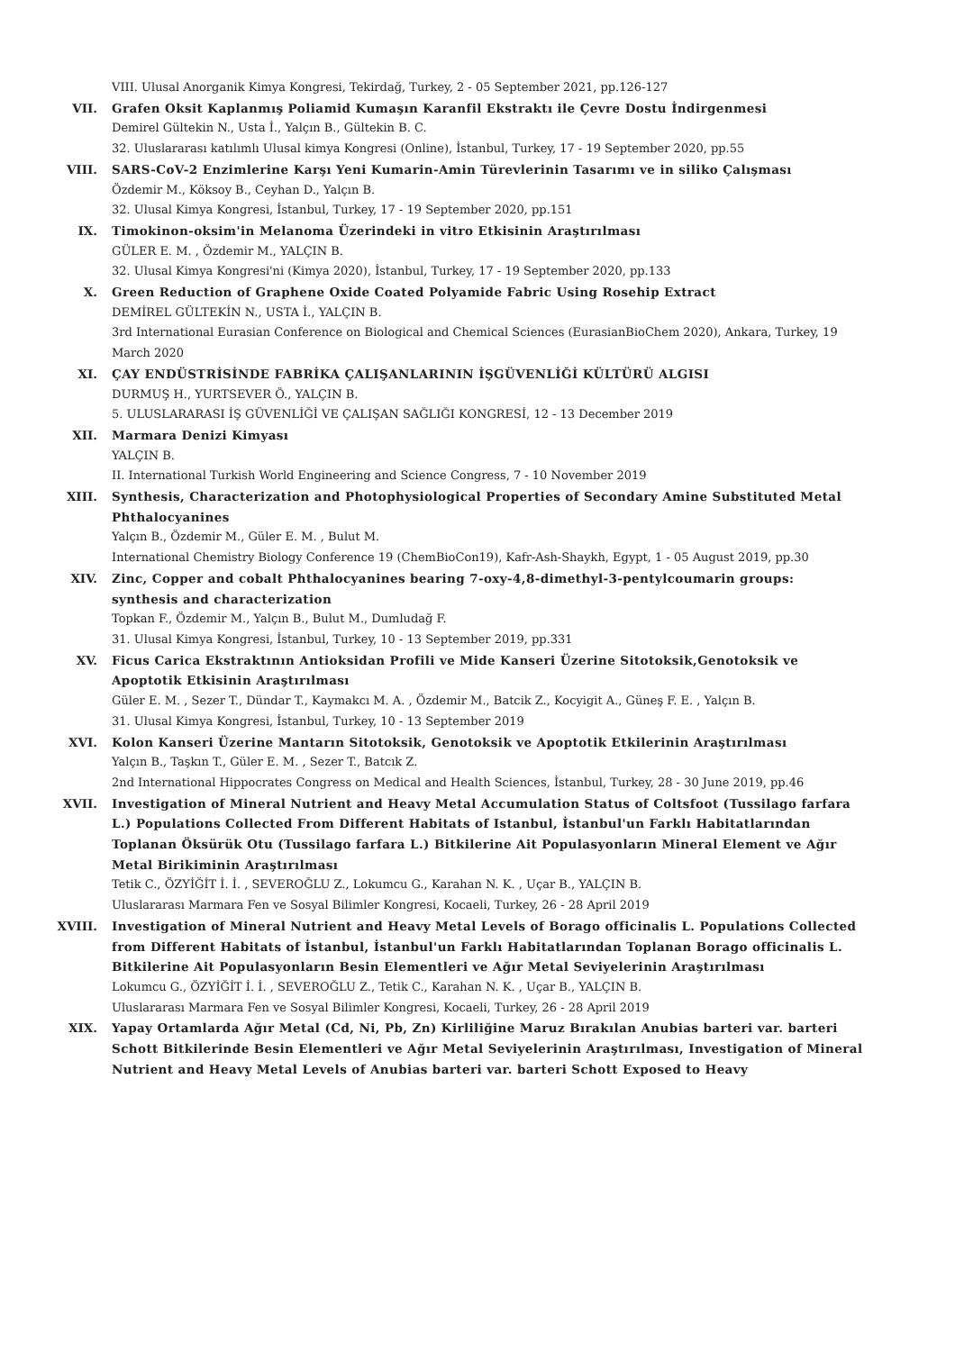VIII. Ulusal Anorganik Kimya Kongresi, Tekirdağ, Turkey, 2 - 05 September 2021, pp.126-127
VII. Grafen Oksit Kaplanmış Poliamid Kumaşın Karanfil Ekstraktı ile Çevre Dostu İndirgenmesi
Demirel Gültekin N., Usta İ., Yalçın B., Gültekin B. C.
32. Uluslararası katılımlı Ulusal kimya Kongresi (Online), İstanbul, Turkey, 17 - 19 September 2020, pp.55
VIII. SARS-CoV-2 Enzimlerine Karşı Yeni Kumarin-Amin Türevlerinin Tasarımı ve in siliko Çalışması
Özdemir M., Köksoy B., Ceyhan D., Yalçın B.
32. Ulusal Kimya Kongresi, İstanbul, Turkey, 17 - 19 September 2020, pp.151
IX. Timokinon-oksim'in Melanoma Üzerindeki in vitro Etkisinin Araştırılması
GÜLER E. M. , Özdemir M., YALÇIN B.
32. Ulusal Kimya Kongresi'ni (Kimya 2020), İstanbul, Turkey, 17 - 19 September 2020, pp.133
X. Green Reduction of Graphene Oxide Coated Polyamide Fabric Using Rosehip Extract
DEMİREL GÜLTEKİN N., USTA İ., YALÇIN B.
3rd International Eurasian Conference on Biological and Chemical Sciences (EurasianBioChem 2020), Ankara, Turkey, 19 March 2020
XI. ÇAY ENDÜSTRİSİNDE FABRİKA ÇALIŞANLARININ İŞGÜVENLİĞİ KÜLTÜRÜ ALGISI
DURMUŞ H., YURTSEVER Ö., YALÇIN B.
5. ULUSLARARASI İŞ GÜVENLİĞİ VE ÇALIŞAN SAĞLIĞI KONGRESİ, 12 - 13 December 2019
XII. Marmara Denizi Kimyası
YALÇIN B.
II. International Turkish World Engineering and Science Congress, 7 - 10 November 2019
XIII. Synthesis, Characterization and Photophysiological Properties of Secondary Amine Substituted Metal Phthalocyanines
Yalçın B., Özdemir M., Güler E. M. , Bulut M.
International Chemistry Biology Conference 19 (ChemBioCon19), Kafr-Ash-Shaykh, Egypt, 1 - 05 August 2019, pp.30
XIV. Zinc, Copper and cobalt Phthalocyanines bearing 7-oxy-4,8-dimethyl-3-pentylcoumarin groups: synthesis and characterization
Topkan F., Özdemir M., Yalçın B., Bulut M., Dumludağ F.
31. Ulusal Kimya Kongresi, İstanbul, Turkey, 10 - 13 September 2019, pp.331
XV. Ficus Carica Ekstraktının Antioksidan Profili ve Mide Kanseri Üzerine Sitotoksik,Genotoksik ve Apoptotik Etkisinin Araştırılması
Güler E. M. , Sezer T., Dündar T., Kaymakcı M. A. , Özdemir M., Batcik Z., Kocyigit A., Güneş F. E. , Yalçın B.
31. Ulusal Kimya Kongresi, İstanbul, Turkey, 10 - 13 September 2019
XVI. Kolon Kanseri Üzerine Mantarın Sitotoksik, Genotoksik ve Apoptotik Etkilerinin Araştırılması
Yalçın B., Taşkın T., Güler E. M. , Sezer T., Batcık Z.
2nd International Hippocrates Congress on Medical and Health Sciences, İstanbul, Turkey, 28 - 30 June 2019, pp.46
XVII. Investigation of Mineral Nutrient and Heavy Metal Accumulation Status of Coltsfoot (Tussilago farfara L.) Populations Collected From Different Habitats of Istanbul, İstanbul'un Farklı Habitatlarından Toplanan Öksürük Otu (Tussilago farfara L.) Bitkilerine Ait Populasyonların Mineral Element ve Ağır Metal Birikiminin Araştırılması
Tetik C., ÖZYİĞİT İ. İ. , SEVEROĞLU Z., Lokumcu G., Karahan N. K. , Uçar B., YALÇIN B.
Uluslararası Marmara Fen ve Sosyal Bilimler Kongresi, Kocaeli, Turkey, 26 - 28 April 2019
XVIII. Investigation of Mineral Nutrient and Heavy Metal Levels of Borago officinalis L. Populations Collected from Different Habitats of İstanbul, İstanbul'un Farklı Habitatlarından Toplanan Borago officinalis L. Bitkilerine Ait Populasyonların Besin Elementleri ve Ağır Metal Seviyelerinin Araştırılması
Lokumcu G., ÖZYİĞİT İ. İ. , SEVEROĞLU Z., Tetik C., Karahan N. K. , Uçar B., YALÇIN B.
Uluslararası Marmara Fen ve Sosyal Bilimler Kongresi, Kocaeli, Turkey, 26 - 28 April 2019
XIX. Yapay Ortamlarda Ağır Metal (Cd, Ni, Pb, Zn) Kirliliğine Maruz Bırakılan Anubias barteri var. barteri Schott Bitkilerinde Besin Elementleri ve Ağır Metal Seviyelerinin Araştırılması, Investigation of Mineral Nutrient and Heavy Metal Levels of Anubias barteri var. barteri Schott Exposed to Heavy